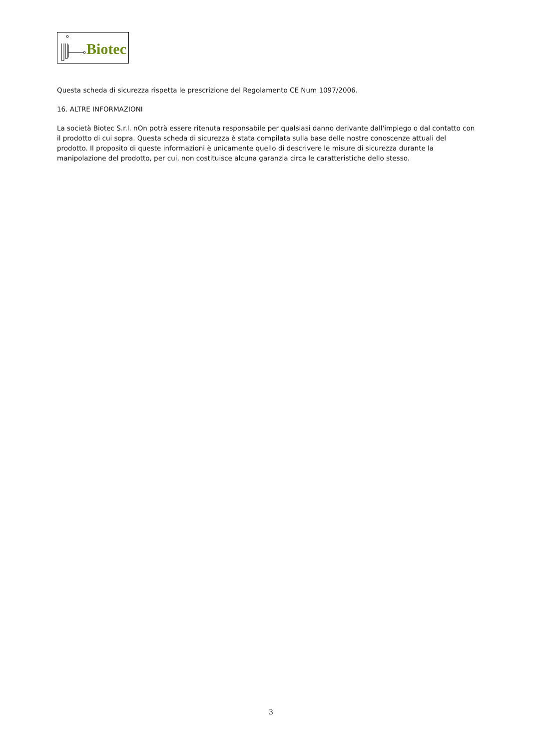Biotec
Questa scheda di sicurezza rispetta le prescrizione del Regolamento CE Num 1097/2006.
16. ALTRE INFORMAZIONI
La società Biotec S.r.l. nOn potrà essere ritenuta responsabile per qualsiasi danno derivante dall'impiego o dal contatto con il prodotto di cui sopra. Questa scheda di sicurezza è stata compilata sulla base delle nostre conoscenze attuali del prodotto. Il proposito di queste informazioni è unicamente quello di descrivere le misure di sicurezza durante la manipolazione del prodotto, per cui, non costituisce alcuna garanzia circa le caratteristiche dello stesso.
3